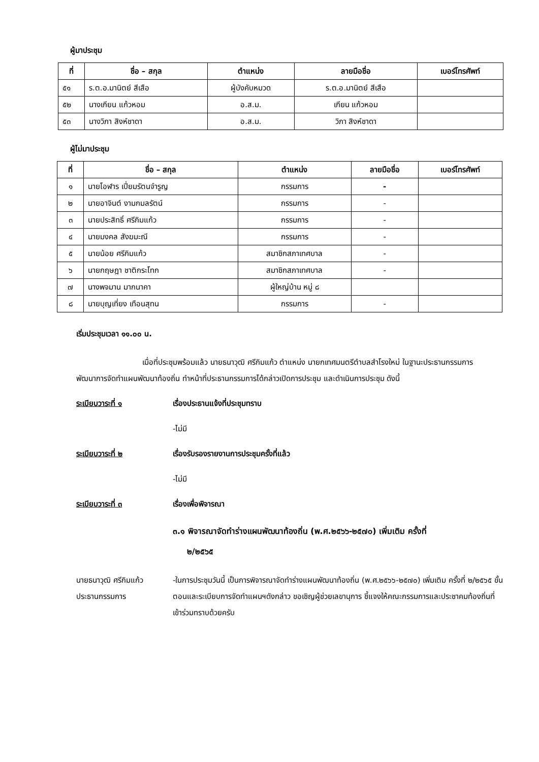ผู้มาประชุม
| ที่ | ชื่อ – สกุล | ตำแหน่ง | ลายมือชื่อ | เบอร์โทรศัพท์ |
| --- | --- | --- | --- | --- |
| ๕๑ | ร.ต.อ.มานิตย์ สีเสือ | ผู้บังคับหมวด | ร.ต.อ.มานิตย์ สีเสือ | |
| ๕๒ | นางเกียน แก้วหอม | อ.ส.ม. | เกียน แก้วหอม | |
| ๕๓ | นางวิภา สิงห์ชาดา | อ.ส.ม. | วิภา สิงห์ชาดา | |
ผู้ไม่มาประชุม
| ที่ | ชื่อ – สกุล | ตำแหน่ง | ลายมือชื่อ | เบอร์โทรศัพท์ |
| --- | --- | --- | --- | --- |
| ๑ | นายโอฬาร เปี่ยมรัตนจำรูญ | กรรมการ | - | |
| ๒ | นายอาจินต์ งามกมลรัตน์ | กรรมการ | - | |
| ๓ | นายประสิทธิ์ ศรีกิมแก้ว | กรรมการ | - | |
| ๔ | นายมงคล สังฆมะณี | กรรมการ | - | |
| ๕ | นายน้อย ศรีกิมแก้ว | สมาชิกสภาเทศบาล | - | |
| ๖ | นายกฤษฎา ชาติกระโทก | สมาชิกสภาเทศบาล | - | |
| ๗ | นางพจมาน มากนาคา | ผู้ใหญ่บ้าน หมู่ ๘ | | |
| ๘ | นายบุญเที่ยง เทือนสุทน | กรรมการ | - | |
เริ่มประชุมเวลา ๑๑.๐๐ น.
เมื่อที่ประชุมพร้อมแล้ว นายธนาวุฒิ ศรีกิมแก้ว ตำแหน่ง นายกเทศมนตรีตำบลสำโรงใหม่ ในฐานะประธานกรรมการพัฒนาการจัดทำแผนพัฒนาท้องถิ่น ทำหน้าที่ประธานกรรมการได้กล่าวเปิดการประชุม และดำเนินการประชุม ดังนี้
ระเบียบวาระที่ ๑ เรื่องประธานแจ้งที่ประชุมทราบ
-ไม่มี
ระเบียบวาระที่ ๒ เรื่องรับรองรายงานการประชุมครั้งที่แล้ว
-ไม่มี
ระเบียบวาระที่ ๓ เรื่องเพื่อพิจารณา
๓.๑ พิจารณาจัดทำร่างแผนพัฒนาท้องถิ่น (พ.ศ.๒๕๖๖-๒๕๗๐) เพิ่มเติม ครั้งที่
๒/๒๕๖๕
นายธนาวุฒิ ศรีกิมแก้ว
ประธานกรรมการ
-ในการประชุมวันนี้ เป็นการพิจารณาจัดทำร่างแผนพัฒนาท้องถิ่น (พ.ศ.๒๕๖๖-๒๕๗๐) เพิ่มเติม ครั้งที่ ๒/๒๕๖๕ ขั้นตอนและระเบียบการจัดทำแผนฯดังกล่าว ขอเชิญผู้ช่วยเลขานุการ ชี้แจงให้คณะกรรมการและประชาคมท้องถิ่นที่เข้าร่วมทราบด้วยครับ